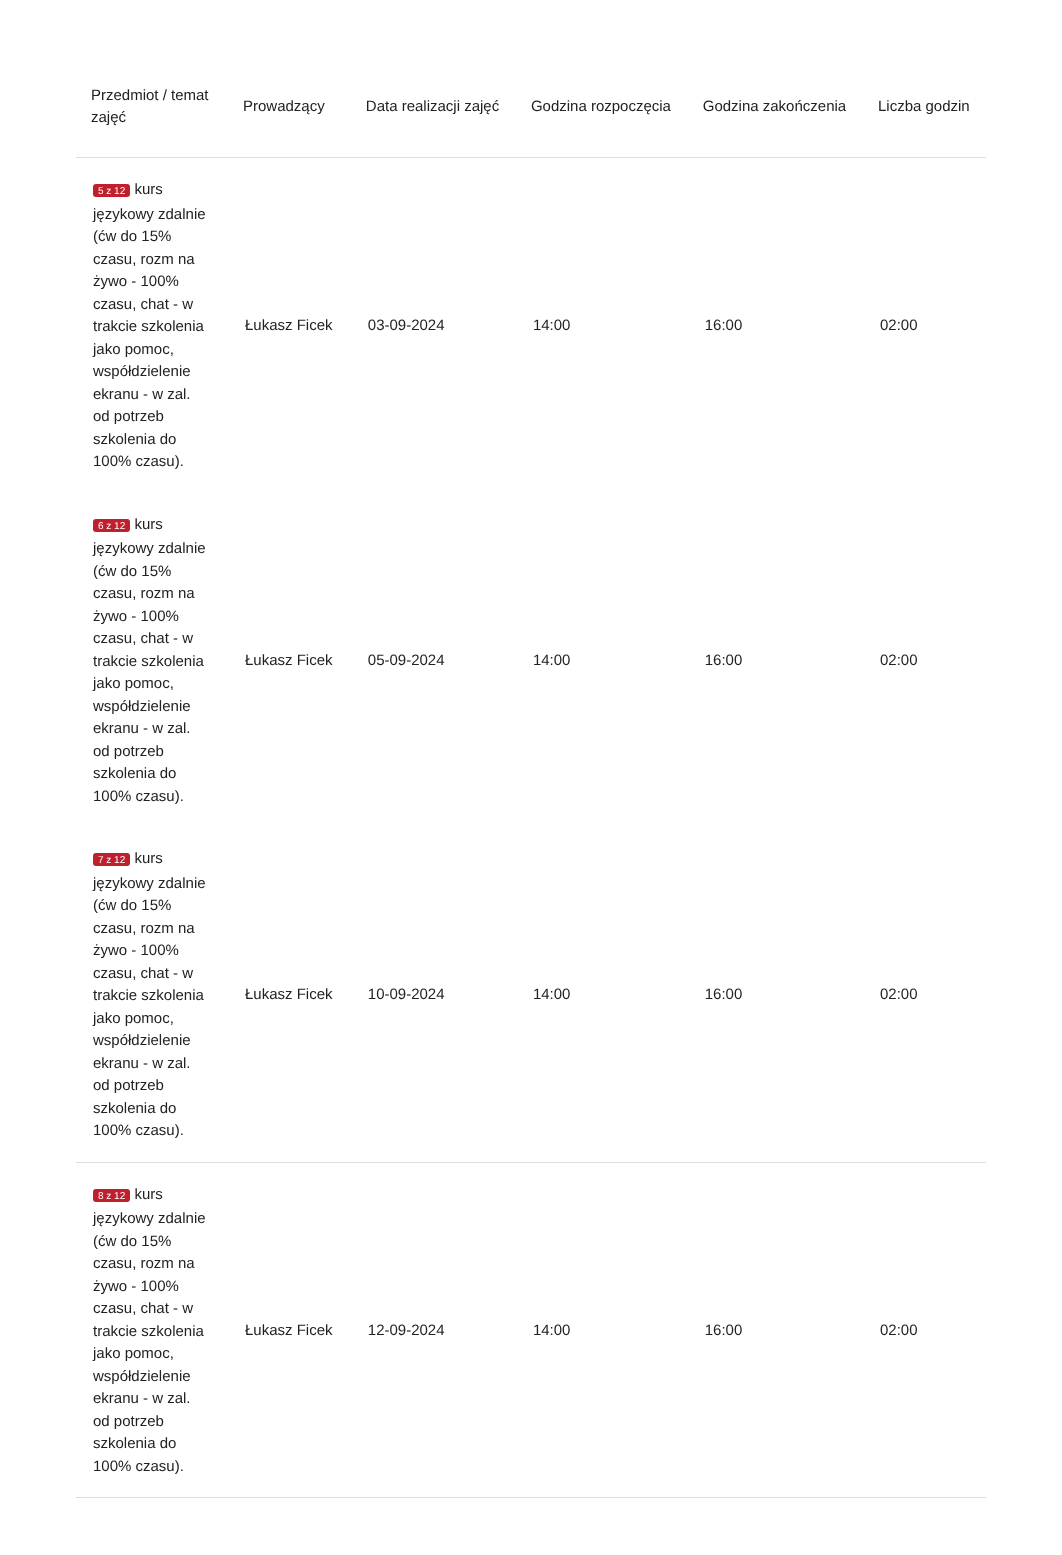| Przedmiot / temat zajęć | Prowadzący | Data realizacji zajęć | Godzina rozpoczęcia | Godzina zakończenia | Liczba godzin |
| --- | --- | --- | --- | --- | --- |
| 5 z 12 kurs językowy zdalnie (ćw do 15% czasu, rozm na żywo - 100% czasu, chat - w trakcie szkolenia jako pomoc, współdzielenie ekranu - w zal. od potrzeb szkolenia do 100% czasu). | Łukasz Ficek | 03-09-2024 | 14:00 | 16:00 | 02:00 |
| 6 z 12 kurs językowy zdalnie (ćw do 15% czasu, rozm na żywo - 100% czasu, chat - w trakcie szkolenia jako pomoc, współdzielenie ekranu - w zal. od potrzeb szkolenia do 100% czasu). | Łukasz Ficek | 05-09-2024 | 14:00 | 16:00 | 02:00 |
| 7 z 12 kurs językowy zdalnie (ćw do 15% czasu, rozm na żywo - 100% czasu, chat - w trakcie szkolenia jako pomoc, współdzielenie ekranu - w zal. od potrzeb szkolenia do 100% czasu). | Łukasz Ficek | 10-09-2024 | 14:00 | 16:00 | 02:00 |
| 8 z 12 kurs językowy zdalnie (ćw do 15% czasu, rozm na żywo - 100% czasu, chat - w trakcie szkolenia jako pomoc, współdzielenie ekranu - w zal. od potrzeb szkolenia do 100% czasu). | Łukasz Ficek | 12-09-2024 | 14:00 | 16:00 | 02:00 |